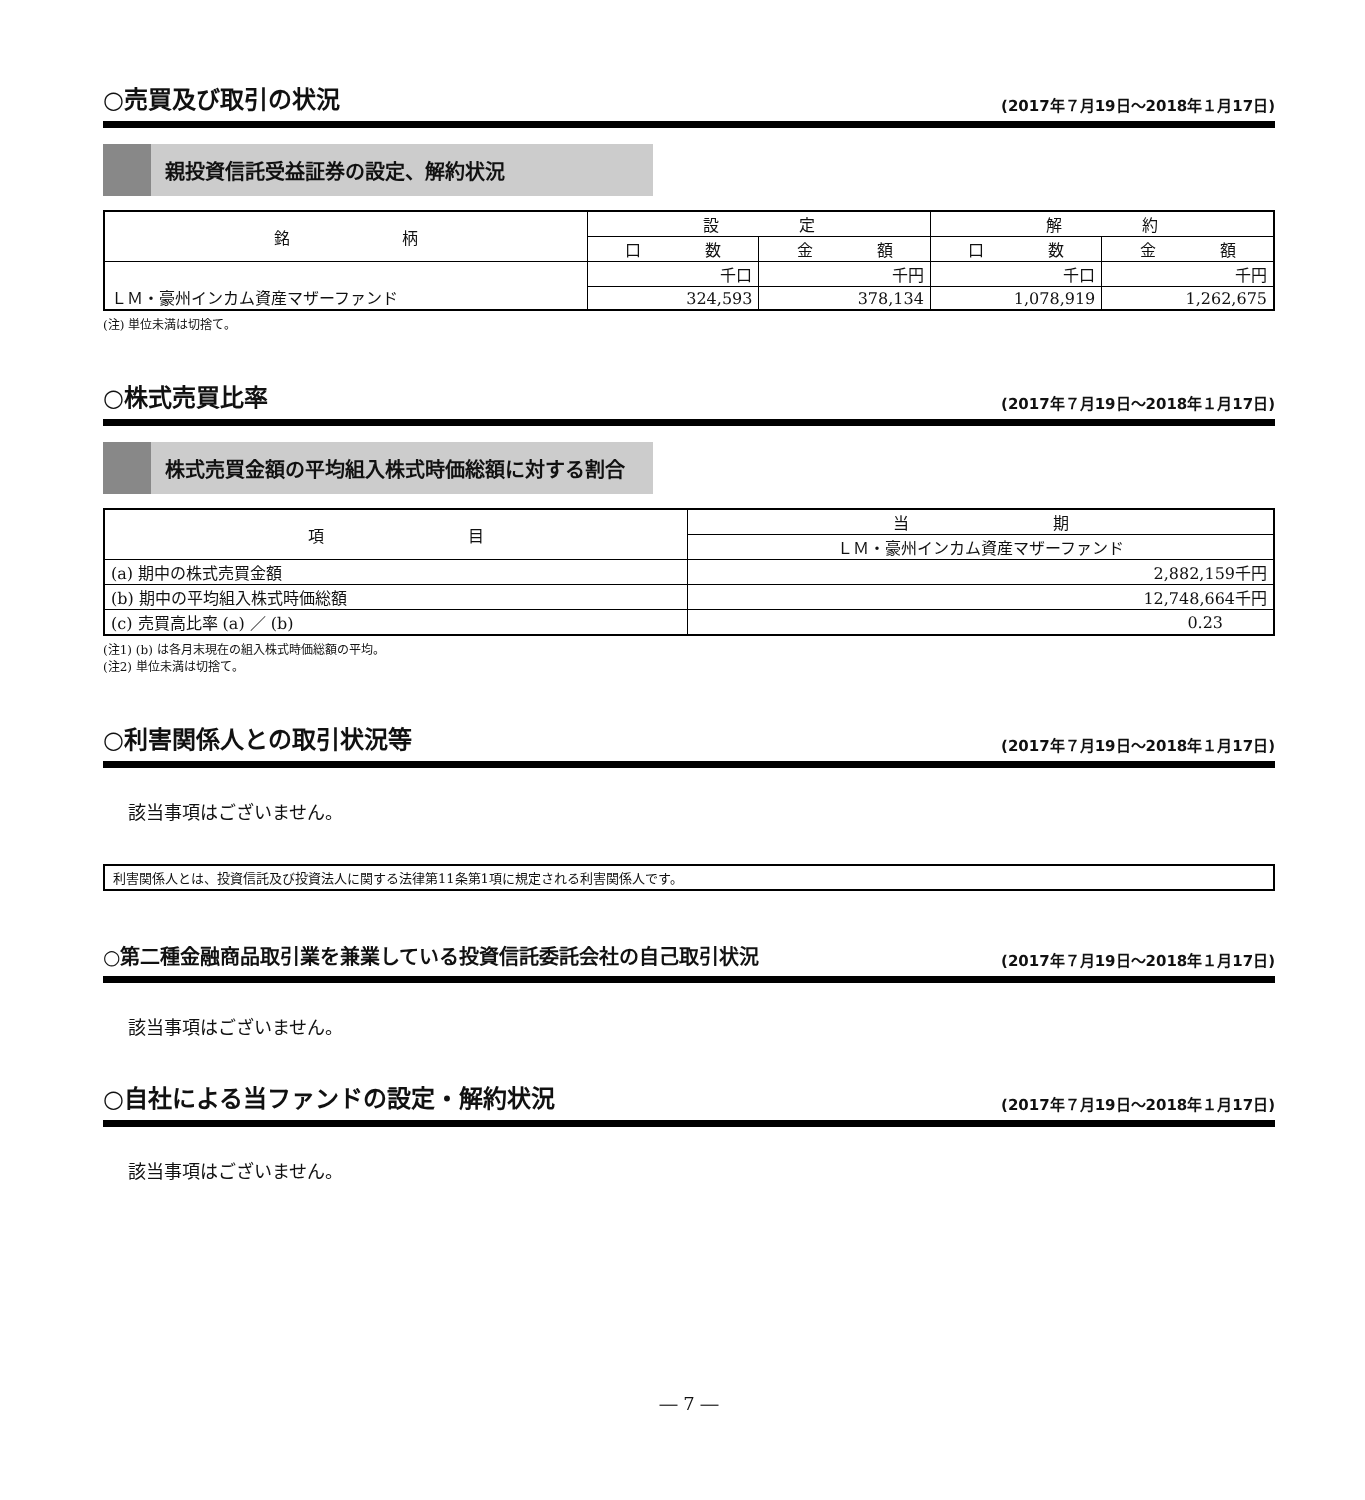○売買及び取引の状況 (2017年７月19日～2018年１月17日)
親投資信託受益証券の設定、解約状況
| 銘 柄 | 設 定 | | 解 約 | |
| --- | --- | --- | --- | --- |
| | 口 数 | 金 額 | 口 数 | 金 額 |
| ＬＭ・豪州インカム資産マザーファンド | 千口 | 千円 | 千口 | 千円 |
| | 324,593 | 378,134 | 1,078,919 | 1,262,675 |
(注) 単位未満は切捨て。
○株式売買比率 (2017年７月19日～2018年１月17日)
株式売買金額の平均組入株式時価総額に対する割合
| 項 目 | 当 期 |
| --- | --- |
| | ＬＭ・豪州インカム資産マザーファンド |
| (a) 期中の株式売買金額 | 2,882,159千円 |
| (b) 期中の平均組入株式時価総額 | 12,748,664千円 |
| (c) 売買高比率 (a) ／ (b) | 0.23 |
(注1) (b) は各月末現在の組入株式時価総額の平均。
(注2) 単位未満は切捨て。
○利害関係人との取引状況等 (2017年７月19日～2018年１月17日)
該当事項はございません。
利害関係人とは、投資信託及び投資法人に関する法律第11条第1項に規定される利害関係人です。
○第二種金融商品取引業を兼業している投資信託委託会社の自己取引状況 (2017年７月19日～2018年１月17日)
該当事項はございません。
○自社による当ファンドの設定・解約状況 (2017年７月19日～2018年１月17日)
該当事項はございません。
― 7 ―